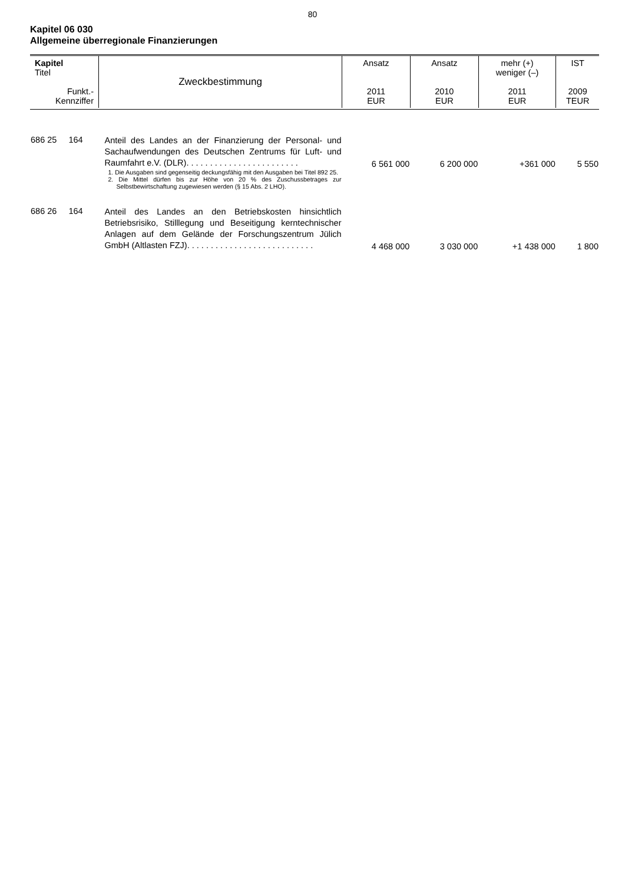80
Kapitel 06 030
Allgemeine überregionale Finanzierungen
| Kapitel Titel Funkt.- Kennziffer | Zweckbestimmung | Ansatz 2011 EUR | Ansatz 2010 EUR | mehr (+) weniger (–) 2011 EUR | IST 2009 TEUR |
| 686 25 164 | Anteil des Landes an der Finanzierung der Personal- und Sachaufwendungen des Deutschen Zentrums für Luft- und Raumfahrt e.V. (DLR). . . . . . . . . . . . . . . . . . . . . . . . 1. Die Ausgaben sind gegenseitig deckungsfähig mit den Ausgaben bei Titel 892 25. 2. Die Mittel dürfen bis zur Höhe von 20 % des Zuschussbetrages zur Selbstbewirtschaftung zugewiesen werden (§ 15 Abs. 2 LHO). | 6 561 000 | 6 200 000 | +361 000 | 5 550 |
| 686 26 164 | Anteil des Landes an den Betriebskosten hinsichtlich Betriebsrisiko, Stilllegung und Beseitigung kerntechnischer Anlagen auf dem Gelände der Forschungszentrum Jülich GmbH (Altlasten FZJ). . . . . . . . . . . . . . . . . . . . . . . . . . . | 4 468 000 | 3 030 000 | +1 438 000 | 1 800 |